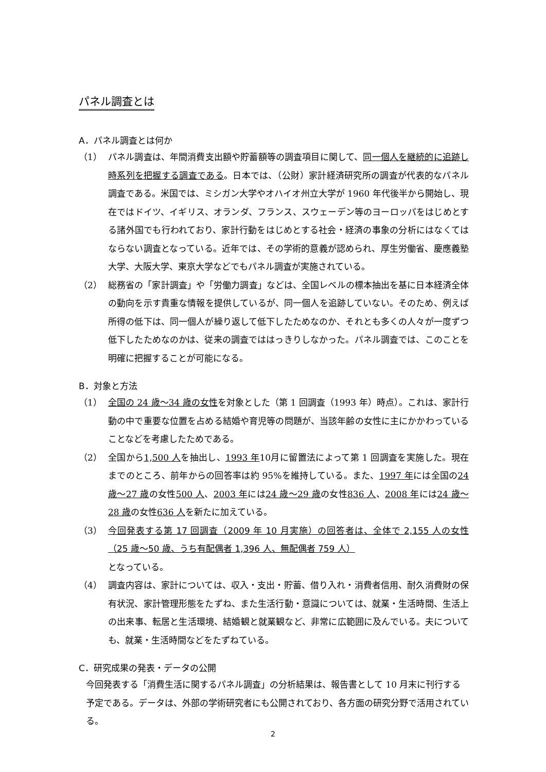パネル調査とは
A．パネル調査とは何か
（1） パネル調査は、年間消費支出額や貯蓄額等の調査項目に関して、同一個人を継続的に追跡し時系列を把握する調査である。日本では、（公財）家計経済研究所の調査が代表的なパネル調査である。米国では、ミシガン大学やオハイオ州立大学が 1960 年代後半から開始し、現在ではドイツ、イギリス、オランダ、フランス、スウェーデン等のヨーロッパをはじめとする諸外国でも行われており、家計行動をはじめとする社会・経済の事象の分析にはなくてはならない調査となっている。近年では、その学術的意義が認められ、厚生労働省、慶應義塾大学、大阪大学、東京大学などでもパネル調査が実施されている。
（2） 総務省の「家計調査」や「労働力調査」などは、全国レベルの標本抽出を基に日本経済全体の動向を示す貴重な情報を提供しているが、同一個人を追跡していない。そのため、例えば所得の低下は、同一個人が繰り返して低下したためなのか、それとも多くの人々が一度ずつ低下したためなのかは、従来の調査でははっきりしなかった。パネル調査では、このことを明確に把握することが可能になる。
B．対象と方法
（1） 全国の 24 歳～34 歳の女性を対象とした（第 1 回調査（1993 年）時点）。これは、家計行動の中で重要な位置を占める結婚や育児等の問題が、当該年齢の女性に主にかかわっていることなどを考慮したためである。
（2） 全国から1,500 人を抽出し、1993 年10月に留置法によって第 1 回調査を実施した。現在までのところ、前年からの回答率は約 95%を維持している。また、1997 年には全国の24 歳～27 歳の女性500 人、2003 年には24 歳～29 歳の女性836 人、2008 年には24 歳～28 歳の女性636 人を新たに加えている。
（3） 今回発表する第 17 回調査（2009 年 10 月実施）の回答者は、全体で 2,155 人の女性（25 歳～50 歳、うち有配偶者 1,396 人、無配偶者 759 人）
となっている。
（4） 調査内容は、家計については、収入・支出・貯蓄、借り入れ・消費者信用、耐久消費財の保有状況、家計管理形態をたずね、また生活行動・意識については、就業・生活時間、生活上の出来事、転居と生活環境、結婚観と就業観など、非常に広範囲に及んでいる。夫についても、就業・生活時間などをたずねている。
C．研究成果の発表・データの公開
今回発表する「消費生活に関するパネル調査」の分析結果は、報告書として 10 月末に刊行する予定である。データは、外部の学術研究者にも公開されており、各方面の研究分野で活用されている。
2